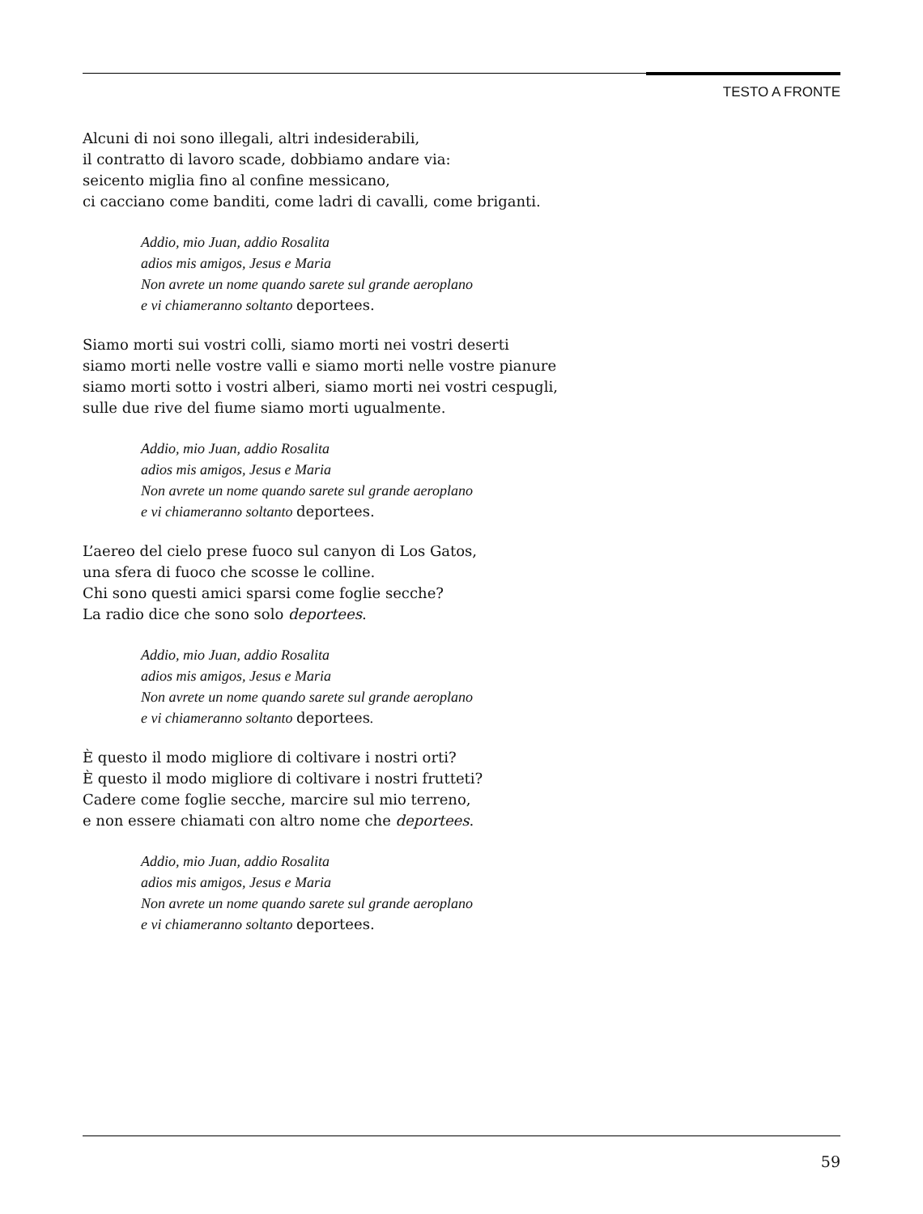TESTO A FRONTE
Alcuni di noi sono illegali, altri indesiderabili,
il contratto di lavoro scade, dobbiamo andare via:
seicento miglia fino al confine messicano,
ci cacciano come banditi, come ladri di cavalli, come briganti.
Addio, mio Juan, addio Rosalita
adios mis amigos, Jesus e Maria
Non avrete un nome quando sarete sul grande aeroplano
e vi chiameranno soltanto deportees.
Siamo morti sui vostri colli, siamo morti nei vostri deserti
siamo morti nelle vostre valli e siamo morti nelle vostre pianure
siamo morti sotto i vostri alberi, siamo morti nei vostri cespugli,
sulle due rive del fiume siamo morti ugualmente.
Addio, mio Juan, addio Rosalita
adios mis amigos, Jesus e Maria
Non avrete un nome quando sarete sul grande aeroplano
e vi chiameranno soltanto deportees.
L’aereo del cielo prese fuoco sul canyon di Los Gatos,
una sfera di fuoco che scosse le colline.
Chi sono questi amici sparsi come foglie secche?
La radio dice che sono solo deportees.
Addio, mio Juan, addio Rosalita
adios mis amigos, Jesus e Maria
Non avrete un nome quando sarete sul grande aeroplano
e vi chiameranno soltanto deportees.
È questo il modo migliore di coltivare i nostri orti?
È questo il modo migliore di coltivare i nostri frutteti?
Cadere come foglie secche, marcire sul mio terreno,
e non essere chiamati con altro nome che deportees.
Addio, mio Juan, addio Rosalita
adios mis amigos, Jesus e Maria
Non avrete un nome quando sarete sul grande aeroplano
e vi chiameranno soltanto deportees.
59